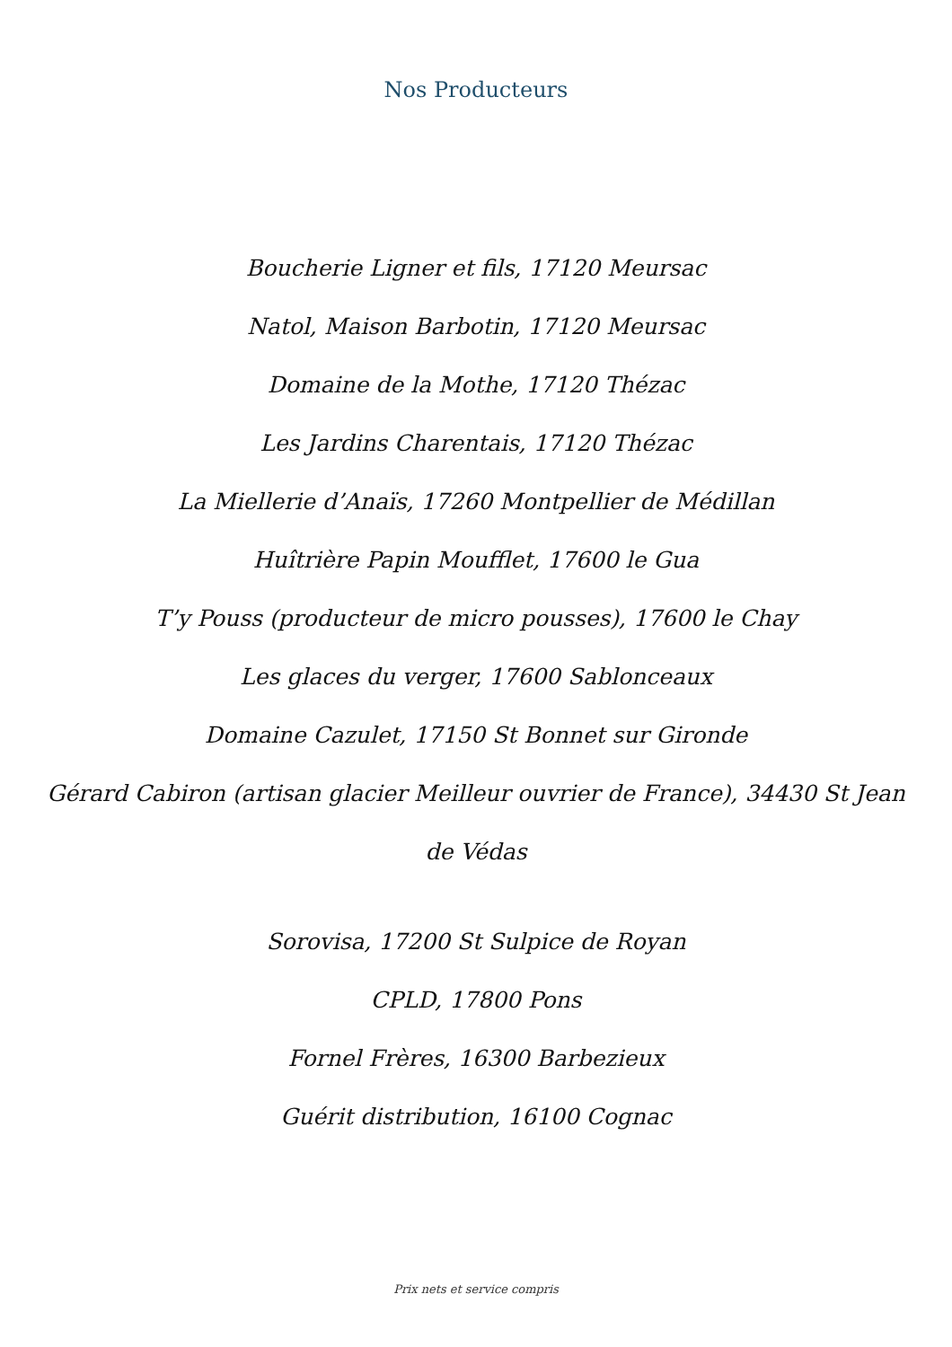Nos Producteurs
Boucherie Ligner et fils, 17120 Meursac
Natol, Maison Barbotin, 17120 Meursac
Domaine de la Mothe, 17120 Thézac
Les Jardins Charentais, 17120 Thézac
La Miellerie d’Anaïs, 17260 Montpellier de Médillan
Huîtrière Papin Moufflet, 17600 le Gua
T’y Pouss (producteur de micro pousses), 17600 le Chay
Les glaces du verger, 17600 Sablonceaux
Domaine Cazulet, 17150 St Bonnet sur Gironde
Gérard Cabiron (artisan glacier Meilleur ouvrier de France), 34430 St Jean
de Védas
Sorovisa, 17200 St Sulpice de Royan
CPLD, 17800 Pons
Fornel Frères, 16300 Barbezieux
Guérit distribution, 16100 Cognac
Prix nets et service compris